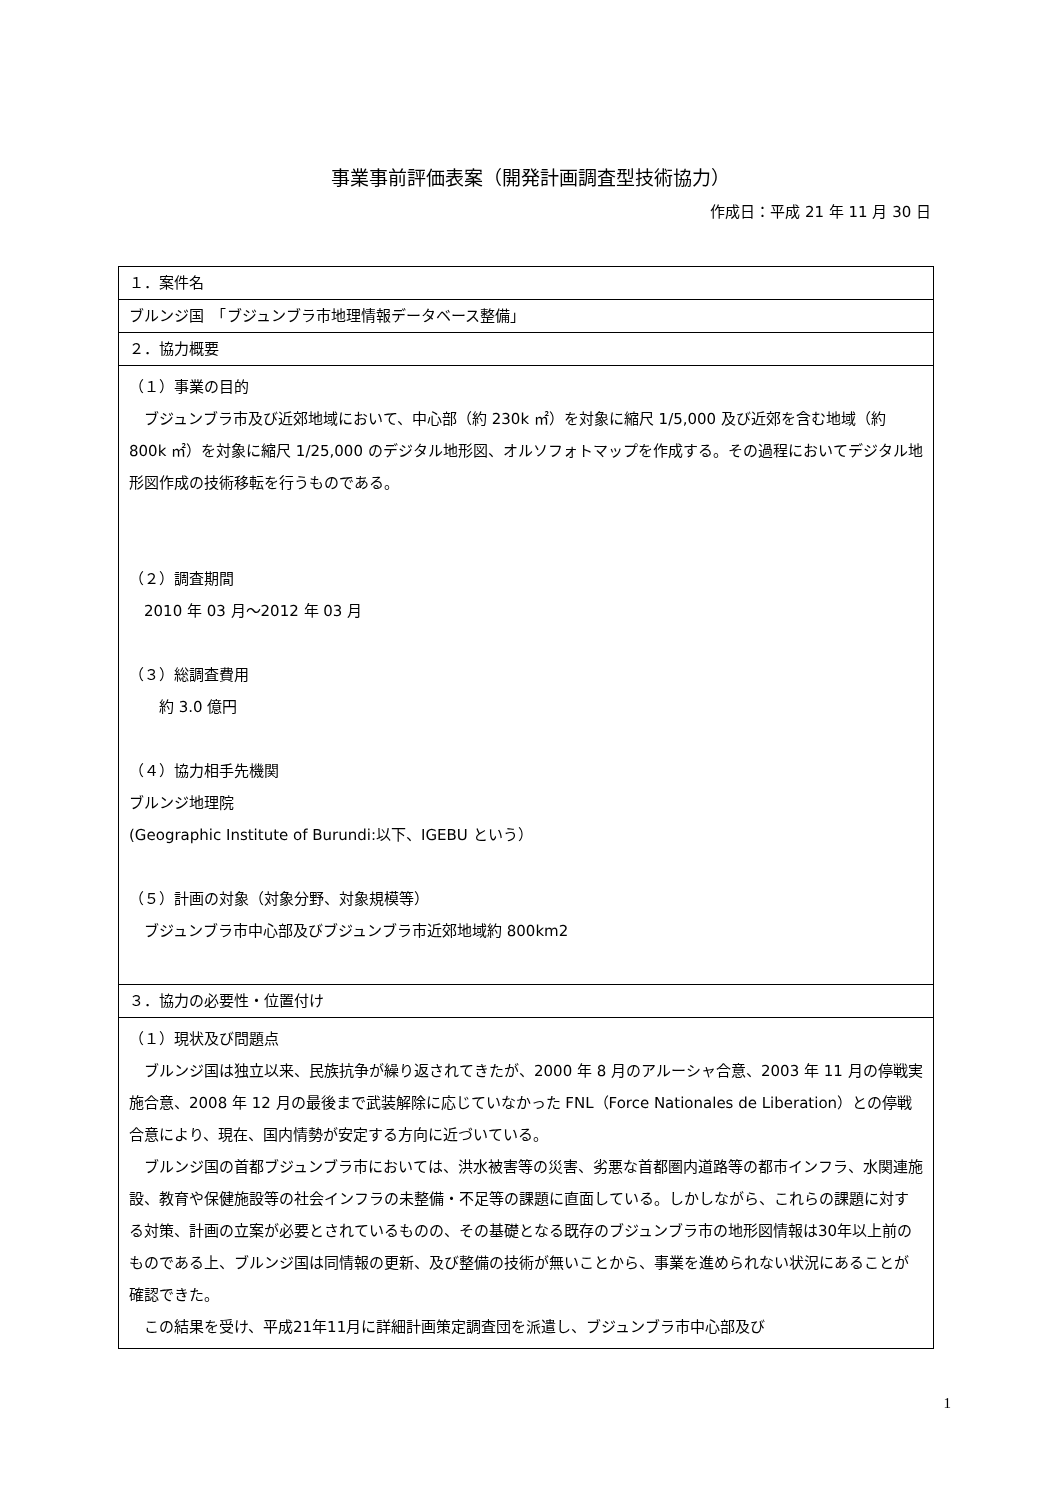事業事前評価表案（開発計画調査型技術協力）
作成日：平成 21 年 11 月 30 日
| １．案件名 |
| ブルンジ国 「ブジュンブラ市地理情報データベース整備」 |
| ２．協力概要 |
| （１）事業の目的 ブジュンブラ市及び近郊地域において、中心部（約 230k ㎡）を対象に縮尺 1/5,000 及び近郊を含む地域（約 800k ㎡）を対象に縮尺 1/25,000 のデジタル地形図、オルソフォトマップを作成する。その過程においてデジタル地形図作成の技術移転を行うものである。 （２）調査期間 2010 年 03 月～2012 年 03 月 （３）総調査費用 約 3.0 億円 （４）協力相手先機関 ブルンジ地理院 (Geographic Institute of Burundi:以下、IGEBU という） （５）計画の対象（対象分野、対象規模等） ブジュンブラ市中心部及びブジュンブラ市近郊地域約 800km2 |
| ３．協力の必要性・位置付け |
| （１）現状及び問題点 ブルンジ国は独立以来、民族抗争が繰り返されてきたが、2000 年 8 月のアルーシャ合意、2003 年 11 月の停戦実施合意、2008 年 12 月の最後まで武装解除に応じていなかった FNL（Force Nationales de Liberation）との停戦合意により、現在、国内情勢が安定する方向に近づいている。 ブルンジ国の首都ブジュンブラ市においては、洪水被害等の災害、劣悪な首都圏内道路等の都市インフラ、水関連施設、教育や保健施設等の社会インフラの未整備・不足等の課題に直面している。しかしながら、これらの課題に対する対策、計画の立案が必要とされているものの、その基礎となる既存のブジュンブラ市の地形図情報は30年以上前のものである上、ブルンジ国は同情報の更新、及び整備の技術が無いことから、事業を進められない状況にあることが確認できた。 この結果を受け、平成21年11月に詳細計画策定調査団を派遣し、ブジュンブラ市中心部及び |
1